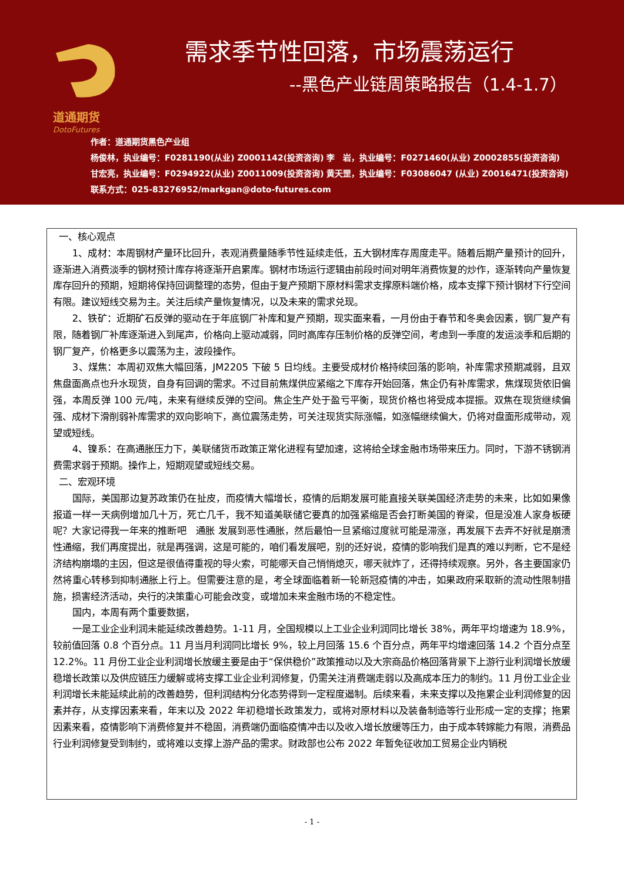道通期货
DotoFutures
需求季节性回落，市场震荡运行
--黑色产业链周策略报告（1.4-1.7）
作者：道通期货黑色产业组
杨俊林，执业编号：F0281190(从业) Z0001142(投资咨询) 李　岩，执业编号：F0271460(从业) Z0002855(投资咨询)
甘宏亮，执业编号：F0294922(从业) Z0011009(投资咨询) 黄天罡，执业编号：F03086047 (从业) Z0016471(投资咨询)
联系方式：025-83276952/markgan@doto-futures.com
一、核心观点
1、成材：本周钢材产量环比回升，表观消费量随季节性延续走低，五大钢材库存周度走平。随着后期产量预计的回升，逐渐进入消费淡季的钢材预计库存将逐渐开启累库。钢材市场运行逻辑由前段时间对明年消费恢复的炒作，逐渐转向产量恢复库存回升的预期，短期将保持回调整理的态势，但由于复产预期下原材料需求支撑原料端价格，成本支撑下预计钢材下行空间有限。建议短线交易为主。关注后续产量恢复情况，以及未来的需求兑现。
2、铁矿：近期矿石反弹的驱动在于年底钢厂补库和复产预期，现实面来看，一月份由于春节和冬奥会因素，钢厂复产有限，随着钢厂补库逐渐进入到尾声，价格向上驱动减弱，同时高库存压制价格的反弹空间，考虑到一季度的发运淡季和后期的钢厂复产，价格更多以震荡为主，波段操作。
3、煤焦：本周初双焦大幅回落，JM2205 下破 5 日均线。主要受成材价格持续回落的影响，补库需求预期减弱，且双焦盘面高点也升水现货，自身有回调的需求。不过目前焦煤供应紧缩之下库存开始回落，焦企仍有补库需求，焦煤现货依旧偏强，本周反弹 100 元/吨，未来有继续反弹的空间。焦企生产处于盈亏平衡，现货价格也将受成本提振。双焦在现货继续偏强、成材下滑削弱补库需求的双向影响下，高位震荡走势，可关注现货实际涨幅，如涨幅继续偏大，仍将对盘面形成带动，观望或短线。
4、镍系：在高通胀压力下，美联储货币政策正常化进程有望加速，这将给全球金融市场带来压力。同时，下游不锈钢消费需求弱于预期。操作上，短期观望或短线交易。
二、宏观环境
国际，美国那边复苏政策仍在扯皮，而疫情大幅增长，疫情的后期发展可能直接关联美国经济走势的未来，比如如果像报道一样一天病例增加几十万，死亡几千，我不知道美联储它要真的加强紧缩是否会打断美国的脊梁，但是没准人家身板硬呢？大家记得我一年来的推断吧　通胀 发展到恶性通胀，然后最怕一旦紧缩过度就可能是滞涨，再发展下去弄不好就是崩溃性通缩，我们再度提出，就是再强调，这是可能的，咱们看发展吧，别的还好说，疫情的影响我们是真的难以判断，它不是经济结构崩塌的主因，但这是很值得重视的导火索，可能哪天自己悄悄熄灭，哪天就炸了，还得持续观察。另外，各主要国家仍然将重心转移到抑制通胀上行上。但需要注意的是，考全球面临着新一轮新冠疫情的冲击，如果政府采取新的流动性限制措施，损害经济活动，央行的决策重心可能会改变，或增加未来金融市场的不稳定性。
国内，本周有两个重要数据，
一是工业企业利润未能延续改善趋势。1-11 月，全国规模以上工业企业利润同比增长 38%，两年平均增速为 18.9%，较前值回落 0.8 个百分点。11 月当月利润同比增长 9%，较上月回落 15.6 个百分点，两年平均增速回落 14.2 个百分点至 12.2%。11 月份工业企业利润增长放缓主要是由于“保供稳价”政策推动以及大宗商品价格回落背景下上游行业利润增长放缓 稳增长政策以及供应链压力缓解或将支撑工业企业利润修复，仍需关注消费端走弱以及高成本压力的制约。11 月份工业企业利润增长未能延续此前的改善趋势，但利润结构分化态势得到一定程度遏制。后续来看，未来支撑以及拖累企业利润修复的因素并存，从支撑因素来看，年末以及 2022 年初稳增长政策发力，或将对原材料以及装备制造等行业形成一定的支撑；拖累因素来看，疫情影响下消费修复并不稳固，消费端仍面临疫情冲击以及收入增长放缓等压力，由于成本转嫁能力有限，消费品行业利润修复受到制约，或将难以支撑上游产品的需求。财政部也公布 2022 年暂免征收加工贸易企业内销税
- 1 -